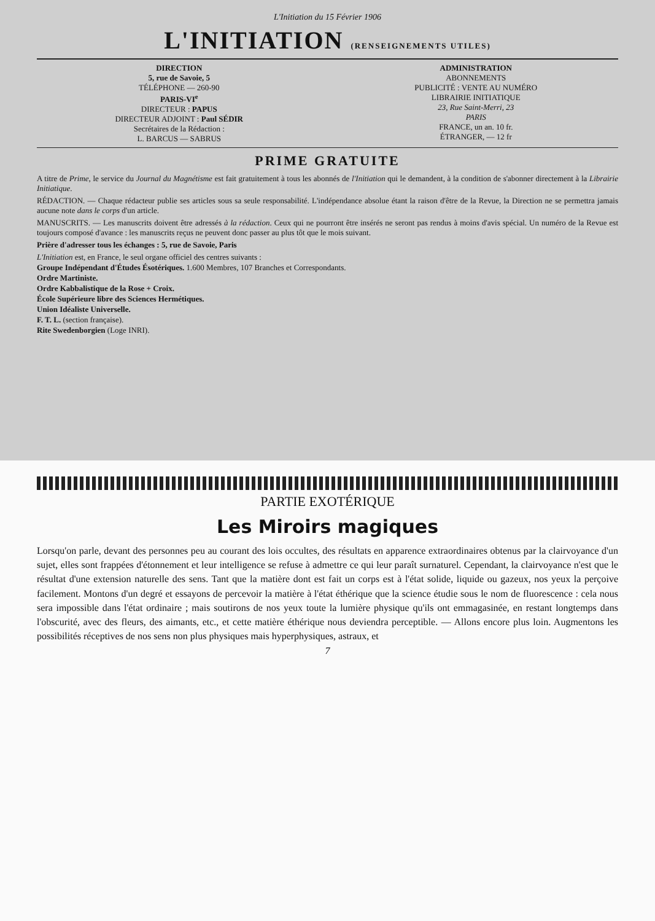L'Initiation du 15 Février 1906
L'INITIATION (RENSEIGNEMENTS UTILES)
DIRECTION
5, rue de Savoie, 5
TÉLÉPHONE — 260-90
PARIS-VI<sup>e</sup>
DIRECTEUR : PAPUS
DIRECTEUR ADJOINT : Paul SÉDIR
Secrétaires de la Rédaction :
L. BARCUS — SABRUS
ADMINISTRATION
ABONNEMENTS
PUBLICITÉ : VENTE AU NUMÉRO
LIBRAIRIE INITIATIQUE
23, Rue Saint-Merri, 23
PARIS
FRANCE, un an. 10 fr.
ÉTRANGER, — 12 fr
PRIME GRATUITE
A titre de Prime, le service du Journal du Magnétisme est fait gratuitement à tous les abonnés de l'Initiation qui le demandent, à la condition de s'abonner directement à la Librairie Initiatique.
RÉDACTION. — Chaque rédacteur publie ses articles sous sa seule responsabilité. L'indépendance absolue étant la raison d'être de la Revue, la Direction ne se permettra jamais aucune note dans le corps d'un article.
MANUSCRITS. — Les manuscrits doivent être adressés à la rédaction. Ceux qui ne pourront être insérés ne seront pas rendus à moins d'avis spécial. Un numéro de la Revue est toujours composé d'avance : les manuscrits reçus ne peuvent donc passer au plus tôt que le mois suivant.
Prière d'adresser tous les échanges : 5, rue de Savoie, Paris
L'Initiation est, en France, le seul organe officiel des centres suivants :
Groupe Indépendant d'Études Ésotériques. 1.600 Membres, 107 Branches et Correspondants.
Ordre Martiniste.
Ordre Kabbalistique de la Rose + Croix.
École Supérieure libre des Sciences Hermétiques.
Union Idéaliste Universelle.
F. T. L. (section française).
Rite Swedenborgien (Loge INRI).
PARTIE EXOTÉRIQUE
Les Miroirs magiques
Lorsqu'on parle, devant des personnes peu au courant des lois occultes, des résultats en apparence extraordinaires obtenus par la clairvoyance d'un sujet, elles sont frappées d'étonnement et leur intelligence se refuse à admettre ce qui leur paraît surnaturel. Cependant, la clairvoyance n'est que le résultat d'une extension naturelle des sens. Tant que la matière dont est fait un corps est à l'état solide, liquide ou gazeux, nos yeux la perçoive facilement. Montons d'un degré et essayons de percevoir la matière à l'état éthérique que la science étudie sous le nom de fluorescence : cela nous sera impossible dans l'état ordinaire ; mais soutirons de nos yeux toute la lumière physique qu'ils ont emmagasinée, en restant longtemps dans l'obscurité, avec des fleurs, des aimants, etc., et cette matière éthérique nous deviendra perceptible. — Allons encore plus loin. Augmentons les possibilités réceptives de nos sens non plus physiques mais hyperphysiques, astraux, et
7